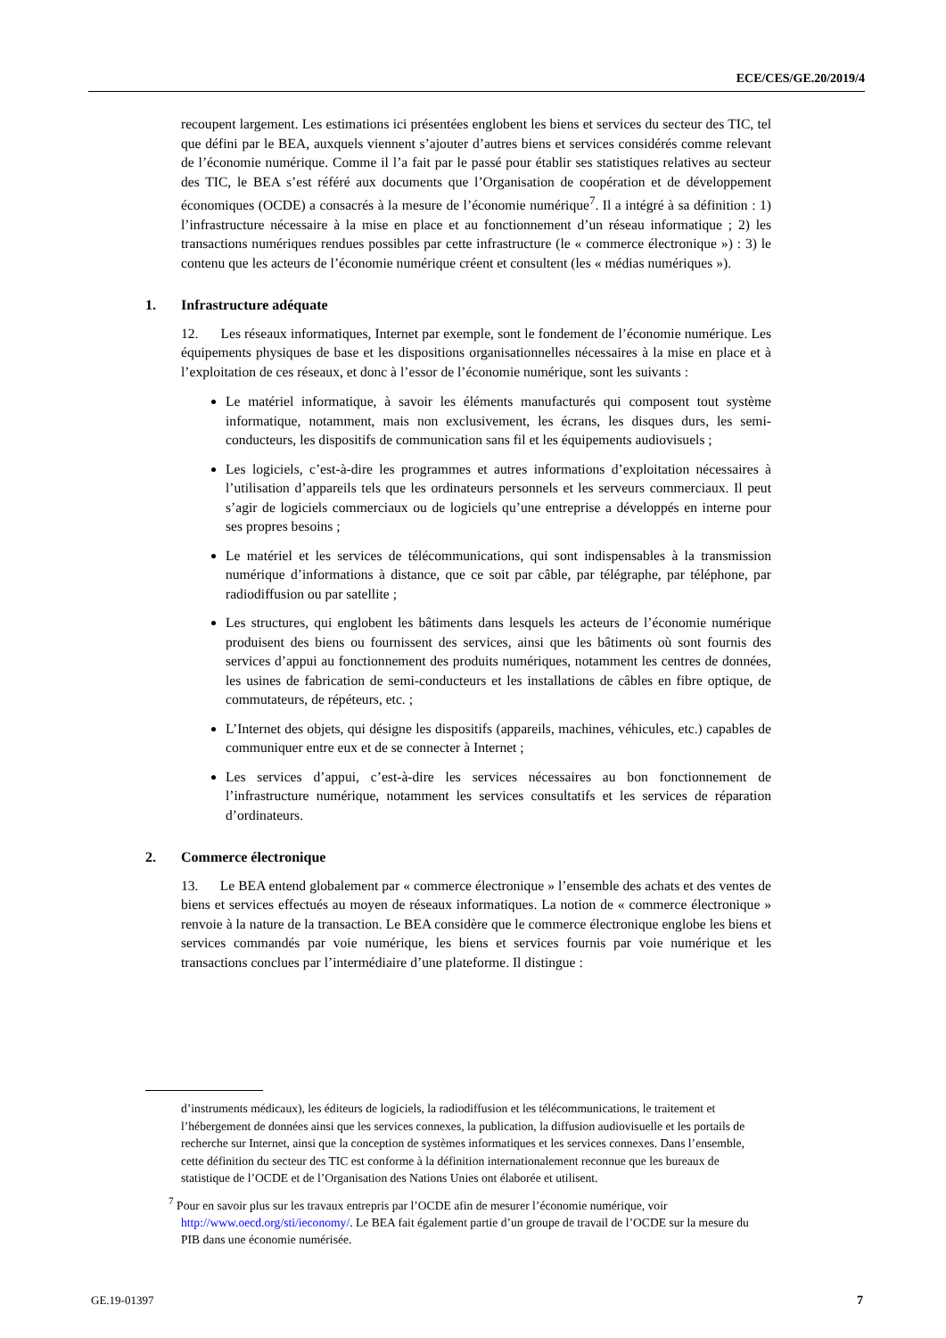ECE/CES/GE.20/2019/4
recoupent largement. Les estimations ici présentées englobent les biens et services du secteur des TIC, tel que défini par le BEA, auxquels viennent s’ajouter d’autres biens et services considérés comme relevant de l’économie numérique. Comme il l’a fait par le passé pour établir ses statistiques relatives au secteur des TIC, le BEA s’est référé aux documents que l’Organisation de coopération et de développement économiques (OCDE) a consacrés à la mesure de l’économie numérique<sup>7</sup>. Il a intégré à sa définition : 1) l’infrastructure nécessaire à la mise en place et au fonctionnement d’un réseau informatique ; 2) les transactions numériques rendues possibles par cette infrastructure (le « commerce électronique ») : 3) le contenu que les acteurs de l’économie numérique créent et consultent (les « médias numériques »).
1. Infrastructure adéquate
12. Les réseaux informatiques, Internet par exemple, sont le fondement de l’économie numérique. Les équipements physiques de base et les dispositions organisationnelles nécessaires à la mise en place et à l’exploitation de ces réseaux, et donc à l’essor de l’économie numérique, sont les suivants :
Le matériel informatique, à savoir les éléments manufacturés qui composent tout système informatique, notamment, mais non exclusivement, les écrans, les disques durs, les semi-conducteurs, les dispositifs de communication sans fil et les équipements audiovisuels ;
Les logiciels, c’est-à-dire les programmes et autres informations d’exploitation nécessaires à l’utilisation d’appareils tels que les ordinateurs personnels et les serveurs commerciaux. Il peut s’agir de logiciels commerciaux ou de logiciels qu’une entreprise a développés en interne pour ses propres besoins ;
Le matériel et les services de télécommunications, qui sont indispensables à la transmission numérique d’informations à distance, que ce soit par câble, par télégraphe, par téléphone, par radiodiffusion ou par satellite ;
Les structures, qui englobent les bâtiments dans lesquels les acteurs de l’économie numérique produisent des biens ou fournissent des services, ainsi que les bâtiments où sont fournis des services d’appui au fonctionnement des produits numériques, notamment les centres de données, les usines de fabrication de semi-conducteurs et les installations de câbles en fibre optique, de commutateurs, de répéteurs, etc. ;
L’Internet des objets, qui désigne les dispositifs (appareils, machines, véhicules, etc.) capables de communiquer entre eux et de se connecter à Internet ;
Les services d’appui, c’est-à-dire les services nécessaires au bon fonctionnement de l’infrastructure numérique, notamment les services consultatifs et les services de réparation d’ordinateurs.
2. Commerce électronique
13. Le BEA entend globalement par « commerce électronique » l’ensemble des achats et des ventes de biens et services effectués au moyen de réseaux informatiques. La notion de « commerce électronique » renvoie à la nature de la transaction. Le BEA considère que le commerce électronique englobe les biens et services commandés par voie numérique, les biens et services fournis par voie numérique et les transactions conclues par l’intermédiaire d’une plateforme. Il distingue :
d’instruments médicaux), les éditeurs de logiciels, la radiodiffusion et les télécommunications, le traitement et l’hébergement de données ainsi que les services connexes, la publication, la diffusion audiovisuelle et les portails de recherche sur Internet, ainsi que la conception de systèmes informatiques et les services connexes. Dans l’ensemble, cette définition du secteur des TIC est conforme à la définition internationalement reconnue que les bureaux de statistique de l’OCDE et de l’Organisation des Nations Unies ont élaborée et utilisent.
<sup>7</sup> Pour en savoir plus sur les travaux entrepris par l’OCDE afin de mesurer l’économie numérique, voir http://www.oecd.org/sti/ieconomy/. Le BEA fait également partie d’un groupe de travail de l’OCDE sur la mesure du PIB dans une économie numérisée.
GE.19-01397 7